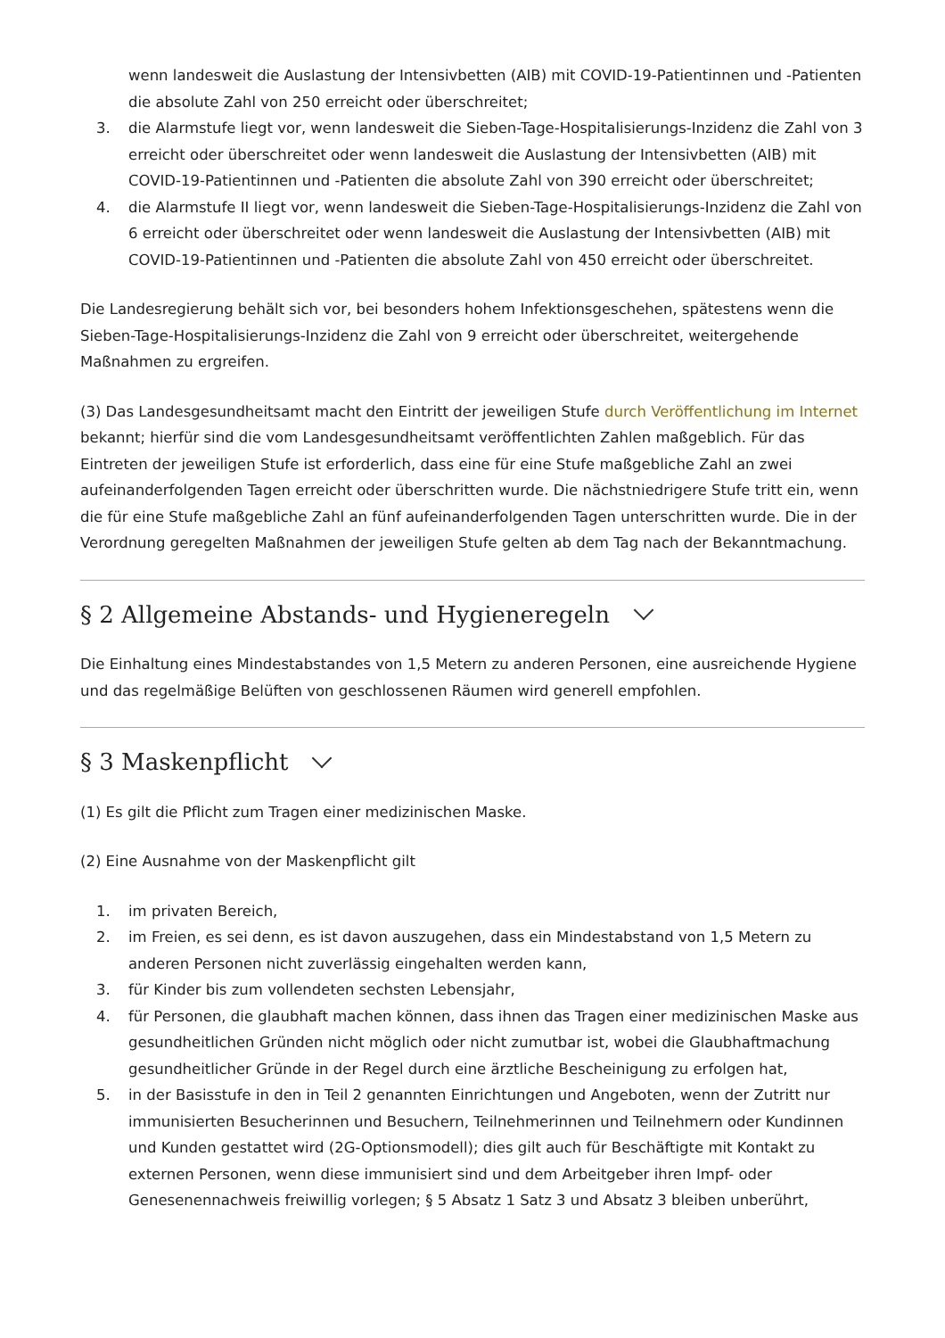wenn landesweit die Auslastung der Intensivbetten (AIB) mit COVID-19-Patientinnen und -Patienten die absolute Zahl von 250 erreicht oder überschreitet;
3. die Alarmstufe liegt vor, wenn landesweit die Sieben-Tage-Hospitalisierungs-Inzidenz die Zahl von 3 erreicht oder überschreitet oder wenn landesweit die Auslastung der Intensivbetten (AIB) mit COVID-19-Patientinnen und -Patienten die absolute Zahl von 390 erreicht oder überschreitet;
4. die Alarmstufe II liegt vor, wenn landesweit die Sieben-Tage-Hospitalisierungs-Inzidenz die Zahl von 6 erreicht oder überschreitet oder wenn landesweit die Auslastung der Intensivbetten (AIB) mit COVID-19-Patientinnen und -Patienten die absolute Zahl von 450 erreicht oder überschreitet.
Die Landesregierung behält sich vor, bei besonders hohem Infektionsgeschehen, spätestens wenn die Sieben-Tage-Hospitalisierungs-Inzidenz die Zahl von 9 erreicht oder überschreitet, weitergehende Maßnahmen zu ergreifen.
(3) Das Landesgesundheitsamt macht den Eintritt der jeweiligen Stufe durch Veröffentlichung im Internet bekannt; hierfür sind die vom Landesgesundheitsamt veröffentlichten Zahlen maßgeblich. Für das Eintreten der jeweiligen Stufe ist erforderlich, dass eine für eine Stufe maßgebliche Zahl an zwei aufeinanderfolgenden Tagen erreicht oder überschritten wurde. Die nächstniedrigere Stufe tritt ein, wenn die für eine Stufe maßgebliche Zahl an fünf aufeinanderfolgenden Tagen unterschritten wurde. Die in der Verordnung geregelten Maßnahmen der jeweiligen Stufe gelten ab dem Tag nach der Bekanntmachung.
§ 2 Allgemeine Abstands- und Hygieneregeln
Die Einhaltung eines Mindestabstandes von 1,5 Metern zu anderen Personen, eine ausreichende Hygiene und das regelmäßige Belüften von geschlossenen Räumen wird generell empfohlen.
§ 3 Maskenpflicht
(1) Es gilt die Pflicht zum Tragen einer medizinischen Maske.
(2) Eine Ausnahme von der Maskenpflicht gilt
1. im privaten Bereich,
2. im Freien, es sei denn, es ist davon auszugehen, dass ein Mindestabstand von 1,5 Metern zu anderen Personen nicht zuverlässig eingehalten werden kann,
3. für Kinder bis zum vollendeten sechsten Lebensjahr,
4. für Personen, die glaubhaft machen können, dass ihnen das Tragen einer medizinischen Maske aus gesundheitlichen Gründen nicht möglich oder nicht zumutbar ist, wobei die Glaubhaftmachung gesundheitlicher Gründe in der Regel durch eine ärztliche Bescheinigung zu erfolgen hat,
5. in der Basisstufe in den in Teil 2 genannten Einrichtungen und Angeboten, wenn der Zutritt nur immunisierten Besucherinnen und Besuchern, Teilnehmerinnen und Teilnehmern oder Kundinnen und Kunden gestattet wird (2G-Optionsmodell); dies gilt auch für Beschäftigte mit Kontakt zu externen Personen, wenn diese immunisiert sind und dem Arbeitgeber ihren Impf- oder Genesenennachweis freiwillig vorlegen; § 5 Absatz 1 Satz 3 und Absatz 3 bleiben unberührt,